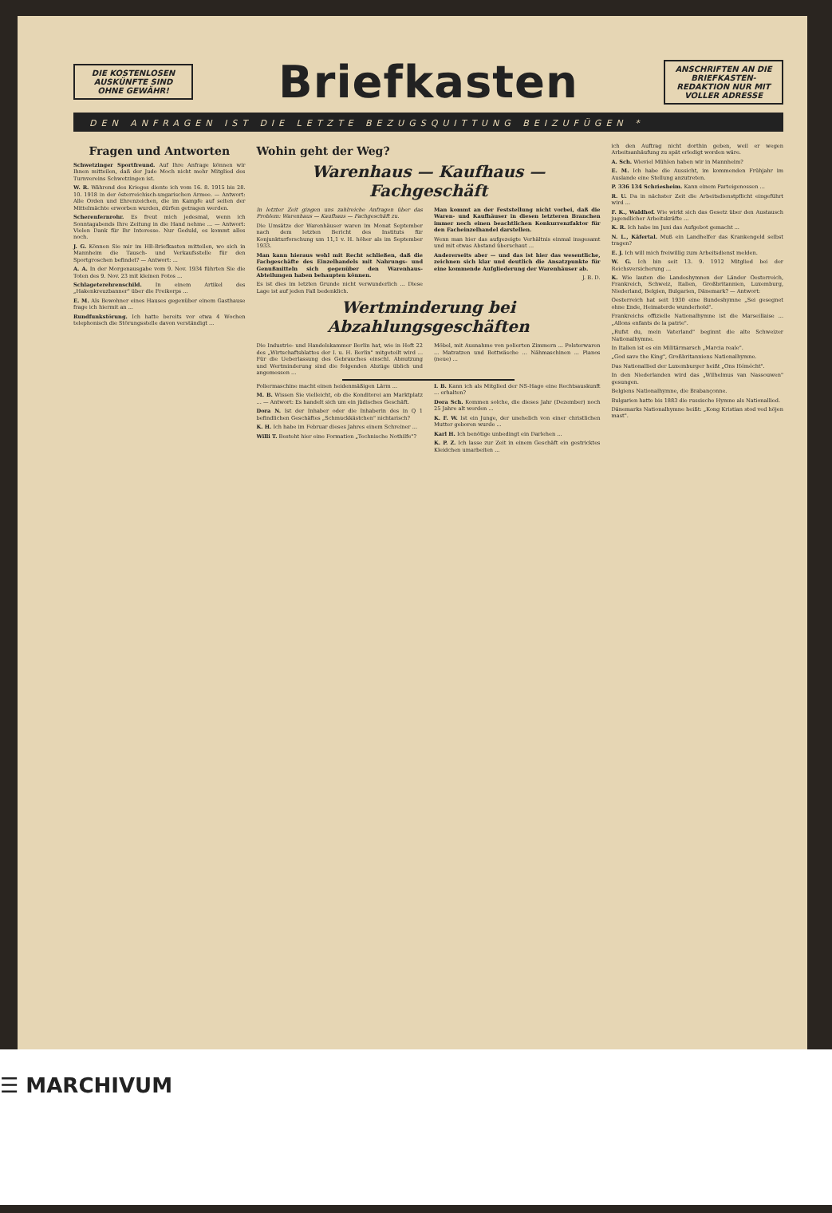DIE KOSTENLOSEN AUSKÜNFTE SIND OHNE GEWÄHR!
Briefkasten
ANSCHRIFTEN AN DIE BRIEFKASTEN-REDAKTION NUR MIT VOLLER ADRESSE
DEN ANFRAGEN IST DIE LETZTE BEZUGSQUITTUNG BEIZUFÜGEN *
Fragen und Antworten
Schwetzinger Sportfreund. Auf Ihre Anfrage können wir Ihnen mitteilen, daß der Jude Moch nicht mehr Mitglied des Turnvereins Schwetzingen ist.
W. R. Während des Krieges diente ich vom 16. 8. 1915 bis 28. 10. 1918 in der österreichisch-ungarischen Armee. — Antwort: Alle Orden und Ehrenzeichen, die im Kampfe auf seiten der Mittelmächte erworben wurden, dürfen getragen werden.
Scherenfernrohr. Es freut mich jedesmal, wenn ich Sonntagabends Ihre Zeitung in die Hand nehme ... — Antwort: Vielen Dank für Ihr Interesse. Nur Geduld, es kommt alles noch.
J. G. Können Sie mir im HB-Briefkasten mitteilen, wo sich in Mannheim die Tausch- und Verkaufsstelle für den Sportgroschen befindet? — Antwort: ...
A. A. In der Morgenausgabe vom 9. Nov. 1934 führten Sie die Toten des 9. Nov. 23 mit kleinen Fotos ...
Schlageterehrenschild. In einem Artikel des „Hakenkreuzbanner" über die Freikorps ...
E. M. Als Bewohner eines Hauses gegenüber einem Gasthause frage ich hiermit an ...
Rundfunkstörung. Ich hatte bereits vor etwa 4 Wochen telephonisch die Störungsstelle davon verständigt ...
Wohin geht der Weg?
Warenhaus — Kaufhaus — Fachgeschäft
In letzter Zeit gingen uns zahlreiche Anfragen über das Problem: Warenhaus — Kaufhaus — Fachgeschäft zu.
Die Umsätze der Warenhäuser waren im Monat September nach dem letzten Bericht des Instituts für Konjunkturforschung um 11,1 v. H. höher als im September 1933.
Man kann hieraus wohl mit Recht schließen, daß die Fachgeschäfte des Einzelhandels mit Nahrungs- und Genußmitteln sich gegenüber den Warenhaus-Abteilungen haben behaupten können.
Es ist dies im letzten Grunde nicht verwunderlich ... Diese Lage ist auf jeden Fall bedenklich.
Man kommt an der Feststellung nicht vorbei, daß die Waren- und Kaufhäuser in diesen letzteren Branchen immer noch einen beachtlichen Konkurrenzfaktor für den Facheinzelhandel darstellen.
Wenn man hier das aufgezeigte Verhältnis einmal insgesamt und mit etwas Abstand überschaut ...
Andererseits aber — und das ist hier das wesentliche, zeichnen sich klar und deutlich die Ansatzpunkte für eine kommende Aufgliederung der Warenhäuser ab.
J. B. D.
Wertminderung bei Abzahlungsgeschäften
Die Industrie- und Handelskammer Berlin hat, wie in Heft 22 des „Wirtschaftsblattes der I. u. H. Berlin" mitgeteilt wird ... Für die Ueberlassung des Gebrauches einschl. Abnutzung und Wertminderung sind die folgenden Abzüge üblich und angemessen ...
Möbel, mit Ausnahme von polierten Zimmern ... Polsterwaren ... Matratzen und Bettwäsche ... Nähmaschinen ... Pianos (neue) ...
Poliermaschine macht einen heidenmäßigen Lärm ...
M. B. Wissen Sie vielleicht, ob die Konditorei am Marktplatz ... — Antwort: Es handelt sich um ein jüdisches Geschäft.
Dora N. Ist der Inhaber oder die Inhaberin des in Q 1 befindlichen Geschäftes „Schmuckkästchen" nichtarisch?
K. H. Ich habe im Februar dieses Jahres einem Schreiner ...
Willi T. Besteht hier eine Formation „Technische Nothilfe"?
I. B. Kann ich als Mitglied der NS-Hago eine Rechtsauskunft ... erhalten?
Dora Sch. Kommen solche, die dieses Jahr (Dezember) noch 25 Jahre alt werden ...
K. F. W. Ist ein Junge, der unehelich von einer christlichen Mutter geboren wurde ...
Karl H. Ich benötige unbedingt ein Darlehen ...
K. P. Z. Ich lasse zur Zeit in einem Geschäft ein gestricktes Kleidchen umarbeiten ...
ich den Auftrag nicht dorthin geben, weil er wegen Arbeitsanhäufung zu spät erledigt worden wäre.
A. Sch. Wieviel Mühlen haben wir in Mannheim?
E. M. Ich habe die Aussicht, im kommenden Frühjahr im Auslande eine Stellung anzutreten.
P. 336 134 Schriesheim. Kann einem Parteigenossen ...
R. U. Da in nächster Zeit die Arbeitsdienstpflicht eingeführt wird ...
F. K., Waldhof. Wie wirkt sich das Gesetz über den Austausch jugendlicher Arbeitskräfte ...
K. R. Ich habe im Juni das Aufgebot gemacht ...
N. L., Käfertal. Muß ein Landhelfer das Krankengeld selbst tragen?
E. J. Ich will mich freiwillig zum Arbeitsdienst melden.
W. G. Ich bin seit 13. 9. 1912 Mitglied bei der Reichsversicherung ...
K. Wie lauten die Landeshymnen der Länder Oesterreich, Frankreich, Schweiz, Italien, Großbritannien, Luxemburg, Niederland, Belgien, Bulgarien, Dänemark? — Antwort:
Oesterreich hat seit 1930 eine Bundeshymne „Sei gesegnet ohne Ende, Heimaterde wunderhold".
Frankreichs offizielle Nationalhymne ist die Marseillaise ... „Allons enfants de la patrie".
„Rufst du, mein Vaterland" beginnt die alte Schweizer Nationalhymne.
In Italien ist es ein Militärmarsch „Marcia reale".
„God save the King", Großbritanniens Nationalhymne.
Das Nationallied der Luxemburger heißt „Ons Hémécht".
In den Niederlanden wird das „Wilhelmus van Nassouwen" gesungen.
Belgiens Nationalhymne, die Brabançonne.
Bulgarien hatte bis 1883 die russische Hymne als Nationallied.
Dänemarks Nationalhymne heißt: „Kong Kristian stod ved höjen mast".
☰ MARCHIVUM